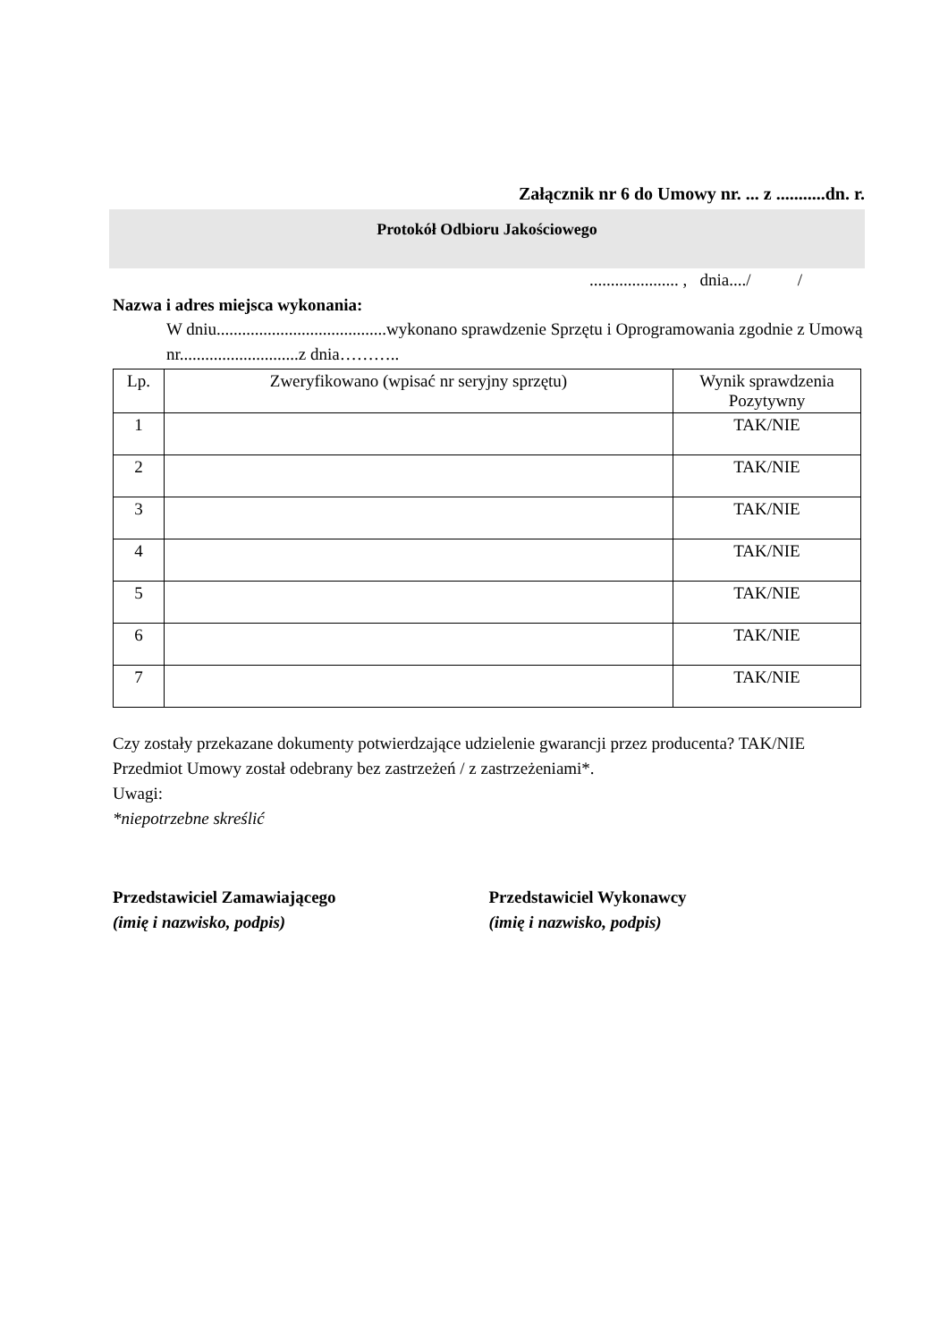Załącznik nr 6 do Umowy nr. ... z ...........dn. r.
Protokół Odbioru Jakościowego
..................... , dnia..../ /
Nazwa i adres miejsca wykonania:
W dniu........................................wykonano sprawdzenie Sprzętu i Oprogramowania zgodnie z Umową nr............................z dnia………..
| Lp. | Zweryfikowano (wpisać nr seryjny sprzętu) | Wynik sprawdzenia Pozytywny |
| --- | --- | --- |
| 1 | | TAK/NIE |
| 2 | | TAK/NIE |
| 3 | | TAK/NIE |
| 4 | | TAK/NIE |
| 5 | | TAK/NIE |
| 6 | | TAK/NIE |
| 7 | | TAK/NIE |
Czy zostały przekazane dokumenty potwierdzające udzielenie gwarancji przez producenta? TAK/NIE
Przedmiot Umowy został odebrany bez zastrzeżeń / z zastrzeżeniami*.
Uwagi:
*niepotrzebne skreślić
Przedstawiciel Zamawiającego
(imię i nazwisko, podpis)
Przedstawiciel Wykonawcy
(imię i nazwisko, podpis)